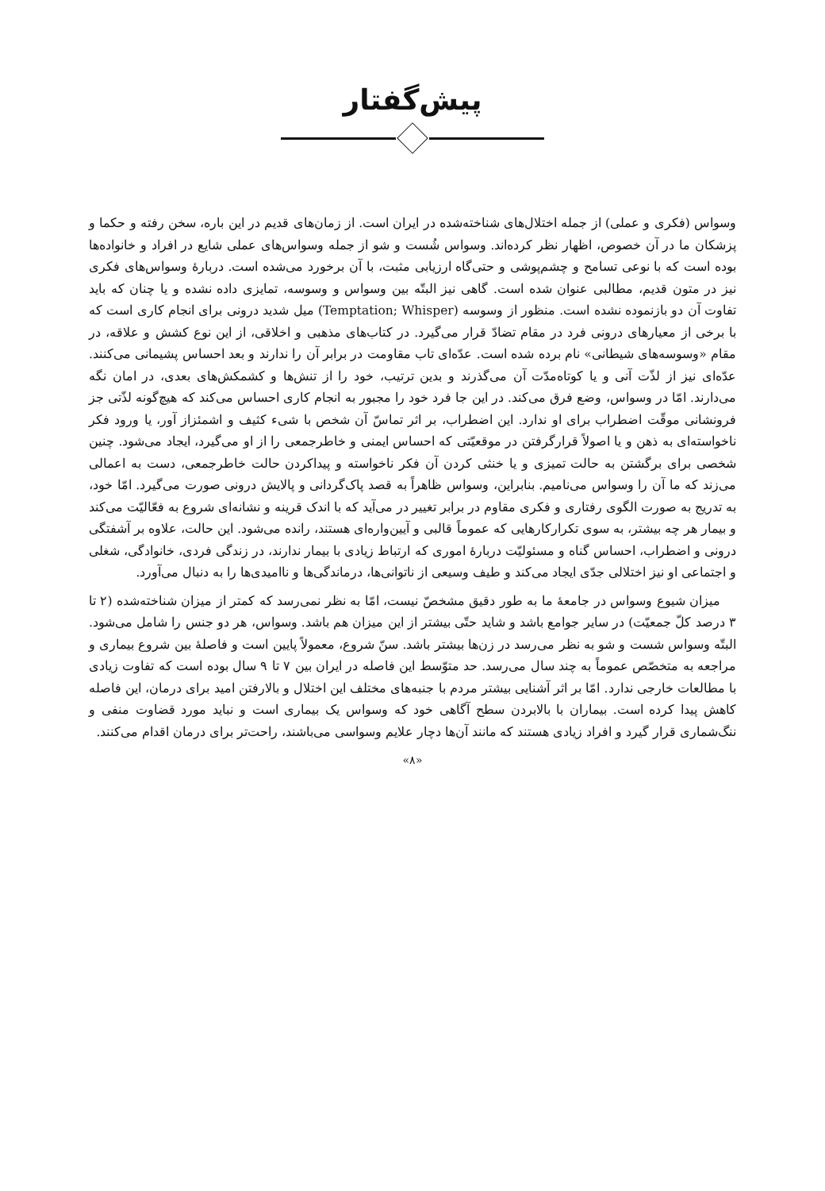پیش‌گفتار
وسواس (فکری و عملی) از جمله اختلال‌های شناخته‌شده در ایران است. از زمان‌های قدیم در این باره، سخن رفته و حکما و پزشکان ما در آن خصوص، اظهار نظر کرده‌اند. وسواس شُست و شو از جمله وسواس‌های عملی شایع در افراد و خانواده‌ها بوده است که با نوعی تسامح و چشم‌پوشی و حتی‌گاه ارزیابی مثبت، با آن برخورد می‌شده است. دربارهٔ وسواس‌های فکری نیز در متون قدیم، مطالبی عنوان شده است. گاهی نیز البتّه بین وسواس و وسوسه، تمایزی داده نشده و یا چنان که باید تفاوت آن دو بازنموده نشده است. منظور از وسوسه (Temptation; Whisper) میل شدید درونی برای انجام کاری است که با برخی از معیارهای درونی فرد در مقام تضادّ قرار می‌گیرد. در کتاب‌های مذهبی و اخلاقی، از این نوع کشش و علاقه، در مقام «وسوسه‌های شیطانی» نام برده شده است. عدّه‌ای تاب مقاومت در برابر آن را ندارند و بعد احساس پشیمانی می‌کنند. عدّه‌ای نیز از لذّت آنی و یا کوتاه‌مدّت آن می‌گذرند و بدین ترتیب، خود را از تنش‌ها و کشمکش‌های بعدی، در امان نگه می‌دارند. امّا در وسواس، وضع فرق می‌کند. در این جا فرد خود را مجبور به انجام کاری احساس می‌کند که هیچ‌گونه لذّتی جز فرونشانی موقّت اضطراب برای او ندارد. این اضطراب، بر اثر تماسّ آن شخص با شیء کثیف و اشمئزاز آور، یا ورود فکر ناخواسته‌ای به ذهن و یا اصولاً قرارگرفتن در موقعیّتی که احساس ایمنی و خاطرجمعی را از او می‌گیرد، ایجاد می‌شود. چنین شخصی برای برگشتن به حالت تمیزی و یا خنثی کردن آن فکر ناخواسته و پیداکردن حالت خاطرجمعی، دست به اعمالی می‌زند که ما آن را وسواس می‌نامیم. بنابراین، وسواس ظاهراً به قصد پاک‌گردانی و پالایش درونی صورت می‌گیرد. امّا خود، به تدریج به صورت الگوی رفتاری و فکری مقاوم در برابر تغییر در می‌آید که با اندک قرینه و نشانه‌ای شروع به فعّالیّت می‌کند و بیمار هر چه بیشتر، به سوی تکرارکارهایی که عموماً قالبی و آیین‌واره‌ای هستند، رانده می‌شود. این حالت، علاوه بر آشفتگی درونی و اضطراب، احساس گناه و مسئولیّت دربارهٔ اموری که ارتباط زیادی با بیمار ندارند، در زندگی فردی، خانوادگی، شغلی و اجتماعی او نیز اختلالی جدّی ایجاد می‌کند و طیف وسیعی از ناتوانی‌ها، درماندگی‌ها و ناامیدی‌ها را به دنبال می‌آورد.
میزان شیوع وسواس در جامعهٔ ما به طور دقیق مشخصّ نیست، امّا به نظر نمی‌رسد که کمتر از میزان شناخته‌شده (۲ تا ۳ درصد کلّ جمعیّت) در سایر جوامع باشد و شاید حتّی بیشتر از این میزان هم باشد. وسواس، هر دو جنس را شامل می‌شود. البتّه وسواس شست و شو به نظر می‌رسد در زن‌ها بیشتر باشد. سنّ شروع، معمولاً پایین است و فاصلهٔ بین شروع بیماری و مراجعه به متخصّص عموماً به چند سال می‌رسد. حد متوّسط این فاصله در ایران بین ۷ تا ۹ سال بوده است که تفاوت زیادی با مطالعات خارجی ندارد. امّا بر اثر آشنایی بیشتر مردم با جنبه‌های مختلف این اختلال و بالارفتن امید برای درمان، این فاصله کاهش پیدا کرده است. بیماران با بالابردن سطح آگاهی خود که وسواس یک بیماری است و نباید مورد قضاوت منفی و ننگ‌شماری قرار گیرد و افراد زیادی هستند که مانند آن‌ها دچار علایم وسواسی می‌باشند، راحت‌تر برای درمان اقدام می‌کنند.
«۸»